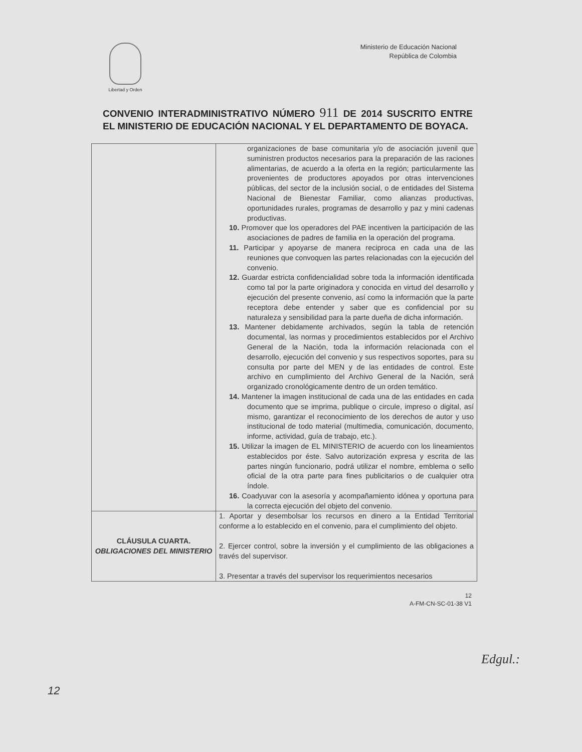Libertad y Orden
Ministerio de Educación Nacional
República de Colombia
CONVENIO INTERADMINISTRATIVO NÚMERO 911 DE 2014 SUSCRITO ENTRE EL MINISTERIO DE EDUCACIÓN NACIONAL Y EL DEPARTAMENTO DE BOYACA.
| | organizaciones de base comunitaria y/o de asociación juvenil que suministren productos necesarios para la preparación de las raciones alimentarias, de acuerdo a la oferta en la región; particularmente las provenientes de productores apoyados por otras intervenciones públicas, del sector de la inclusión social, o de entidades del Sistema Nacional de Bienestar Familiar, como alianzas productivas, oportunidades rurales, programas de desarrollo y paz y mini cadenas productivas. 10. Promover que los operadores del PAE incentiven la participación de las asociaciones de padres de familia en la operación del programa. 11. Participar y apoyarse de manera reciproca en cada una de las reuniones que convoquen las partes relacionadas con la ejecución del convenio. 12. Guardar estricta confidencialidad sobre toda la información identificada como tal por la parte originadora y conocida en virtud del desarrollo y ejecución del presente convenio, así como la información que la parte receptora debe entender y saber que es confidencial por su naturaleza y sensibilidad para la parte dueña de dicha información. 13. Mantener debidamente archivados, según la tabla de retención documental, las normas y procedimientos establecidos por el Archivo General de la Nación, toda la información relacionada con el desarrollo, ejecución del convenio y sus respectivos soportes, para su consulta por parte del MEN y de las entidades de control. Este archivo en cumplimiento del Archivo General de la Nación, será organizado cronológicamente dentro de un orden temático. 14. Mantener la imagen institucional de cada una de las entidades en cada documento que se imprima, publique o circule, impreso o digital, así mismo, garantizar el reconocimiento de los derechos de autor y uso institucional de todo material (multimedia, comunicación, documento, informe, actividad, guía de trabajo, etc.). 15. Utilizar la imagen de EL MINISTERIO de acuerdo con los lineamientos establecidos por éste. Salvo autorización expresa y escrita de las partes ningún funcionario, podrá utilizar el nombre, emblema o sello oficial de la otra parte para fines publicitarios o de cualquier otra índole. 16. Coadyuvar con la asesoría y acompañamiento idónea y oportuna para la correcta ejecución del objeto del convenio. |
| CLÁUSULA CUARTA. OBLIGACIONES DEL MINISTERIO | 1. Aportar y desembolsar los recursos en dinero a la Entidad Territorial conforme a lo establecido en el convenio, para el cumplimiento del objeto. 2. Ejercer control, sobre la inversión y el cumplimiento de las obligaciones a través del supervisor. 3. Presentar a través del supervisor los requerimientos necesarios |
12
A-FM-CN-SC-01-38 V1
Edgul.:
12